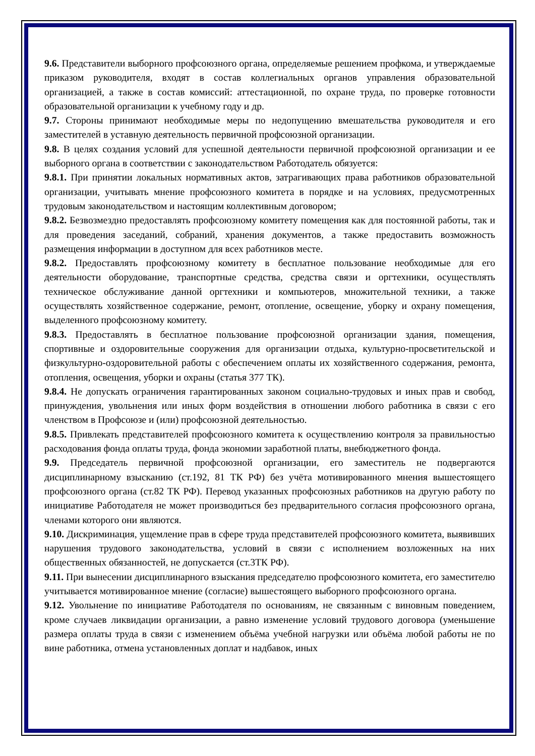9.6. Представители выборного профсоюзного органа, определяемые решением профкома, и утверждаемые приказом руководителя, входят в состав коллегиальных органов управления образовательной организацией, а также в состав комиссий: аттестационной, по охране труда, по проверке готовности образовательной организации к учебному году и др.
9.7. Стороны принимают необходимые меры по недопущению вмешательства руководителя и его заместителей в уставную деятельность первичной профсоюзной организации.
9.8. В целях создания условий для успешной деятельности первичной профсоюзной организации и ее выборного органа в соответствии с законодательством Работодатель обязуется:
9.8.1. При принятии локальных нормативных актов, затрагивающих права работников образовательной организации, учитывать мнение профсоюзного комитета в порядке и на условиях, предусмотренных трудовым законодательством и настоящим коллективным договором;
9.8.2. Безвозмездно предоставлять профсоюзному комитету помещения как для постоянной работы, так и для проведения заседаний, собраний, хранения документов, а также предоставить возможность размещения информации в доступном для всех работников месте.
9.8.2. Предоставлять профсоюзному комитету в бесплатное пользование необходимые для его деятельности оборудование, транспортные средства, средства связи и оргтехники, осуществлять техническое обслуживание данной оргтехники и компьютеров, множительной техники, а также осуществлять хозяйственное содержание, ремонт, отопление, освещение, уборку и охрану помещения, выделенного профсоюзному комитету.
9.8.3. Предоставлять в бесплатное пользование профсоюзной организации здания, помещения, спортивные и оздоровительные сооружения для организации отдыха, культурно-просветительской и физкультурно-оздоровительной работы с обеспечением оплаты их хозяйственного содержания, ремонта, отопления, освещения, уборки и охраны (статья 377 ТК).
9.8.4. Не допускать ограничения гарантированных законом социально-трудовых и иных прав и свобод, принуждения, увольнения или иных форм воздействия в отношении любого работника в связи с его членством в Профсоюзе и (или) профсоюзной деятельностью.
9.8.5. Привлекать представителей профсоюзного комитета к осуществлению контроля за правильностью расходования фонда оплаты труда, фонда экономии заработной платы, внебюджетного фонда.
9.9. Председатель первичной профсоюзной организации, его заместитель не подвергаются дисциплинарному взысканию (ст.192, 81 ТК РФ) без учёта мотивированного мнения вышестоящего профсоюзного органа (ст.82 ТК РФ). Перевод указанных профсоюзных работников на другую работу по инициативе Работодателя не может производиться без предварительного согласия профсоюзного органа, членами которого они являются.
9.10. Дискриминация, ущемление прав в сфере труда представителей профсоюзного комитета, выявивших нарушения трудового законодательства, условий в связи с исполнением возложенных на них общественных обязанностей, не допускается (ст.3ТК РФ).
9.11. При вынесении дисциплинарного взыскания председателю профсоюзного комитета, его заместителю учитывается мотивированное мнение (согласие) вышестоящего выборного профсоюзного органа.
9.12. Увольнение по инициативе Работодателя по основаниям, не связанным с виновным поведением, кроме случаев ликвидации организации, а равно изменение условий трудового договора (уменьшение размера оплаты труда в связи с изменением объёма учебной нагрузки или объёма любой работы не по вине работника, отмена установленных доплат и надбавок, иных